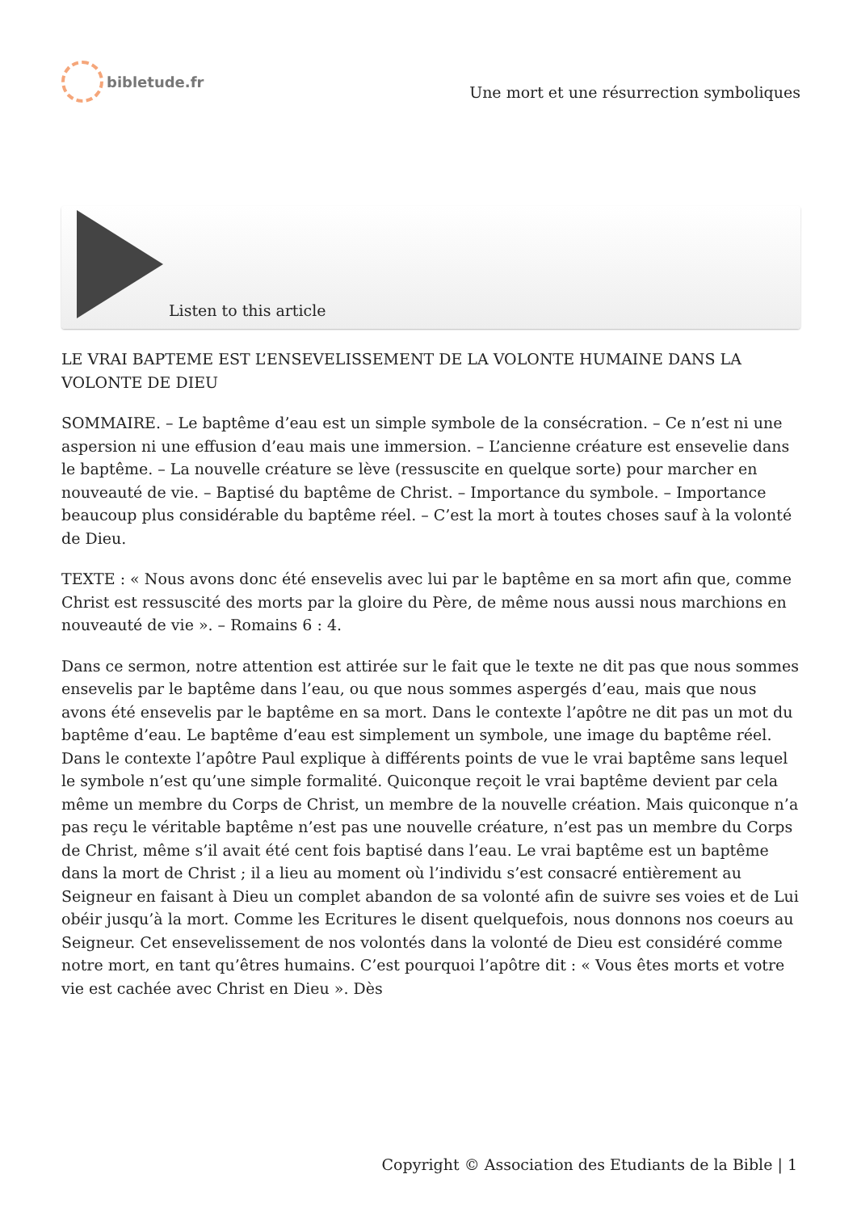bibletude.fr
Une mort et une résurrection symboliques
Listen to this article
LE VRAI BAPTEME EST L’ENSEVELISSEMENT DE LA VOLONTE HUMAINE DANS LA VOLONTE DE DIEU
SOMMAIRE. – Le baptême d’eau est un simple symbole de la consécration. – Ce n’est ni une aspersion ni une effusion d’eau mais une immersion. – L’ancienne créature est ensevelie dans le baptême. – La nouvelle créature se lève (ressuscite en quelque sorte) pour marcher en nouveauté de vie. – Baptisé du baptême de Christ. – Importance du symbole. – Importance beaucoup plus considérable du baptême réel. – C’est la mort à toutes choses sauf à la volonté de Dieu.
TEXTE : « Nous avons donc été ensevelis avec lui par le baptême en sa mort afin que, comme Christ est ressuscité des morts par la gloire du Père, de même nous aussi nous marchions en nouveauté de vie ». – Romains 6 : 4.
Dans ce sermon, notre attention est attirée sur le fait que le texte ne dit pas que nous sommes ensevelis par le baptême dans l’eau, ou que nous sommes aspergés d’eau, mais que nous avons été ensevelis par le baptême en sa mort. Dans le contexte l’apôtre ne dit pas un mot du baptême d’eau. Le baptême d’eau est simplement un symbole, une image du baptême réel. Dans le contexte l’apôtre Paul explique à différents points de vue le vrai baptême sans lequel le symbole n’est qu’une simple formalité. Quiconque reçoit le vrai baptême devient par cela même un membre du Corps de Christ, un membre de la nouvelle création. Mais quiconque n’a pas reçu le véritable baptême n’est pas une nouvelle créature, n’est pas un membre du Corps de Christ, même s’il avait été cent fois baptisé dans l’eau. Le vrai baptême est un baptême dans la mort de Christ ; il a lieu au moment où l’individu s’est consacré entièrement au Seigneur en faisant à Dieu un complet abandon de sa volonté afin de suivre ses voies et de Lui obéir jusqu’à la mort. Comme les Ecritures le disent quelquefois, nous donnons nos coeurs au Seigneur. Cet ensevelissement de nos volontés dans la volonté de Dieu est considéré comme notre mort, en tant qu’êtres humains. C’est pourquoi l’apôtre dit : « Vous êtes morts et votre vie est cachée avec Christ en Dieu ». Dès
Copyright © Association des Etudiants de la Bible | 1